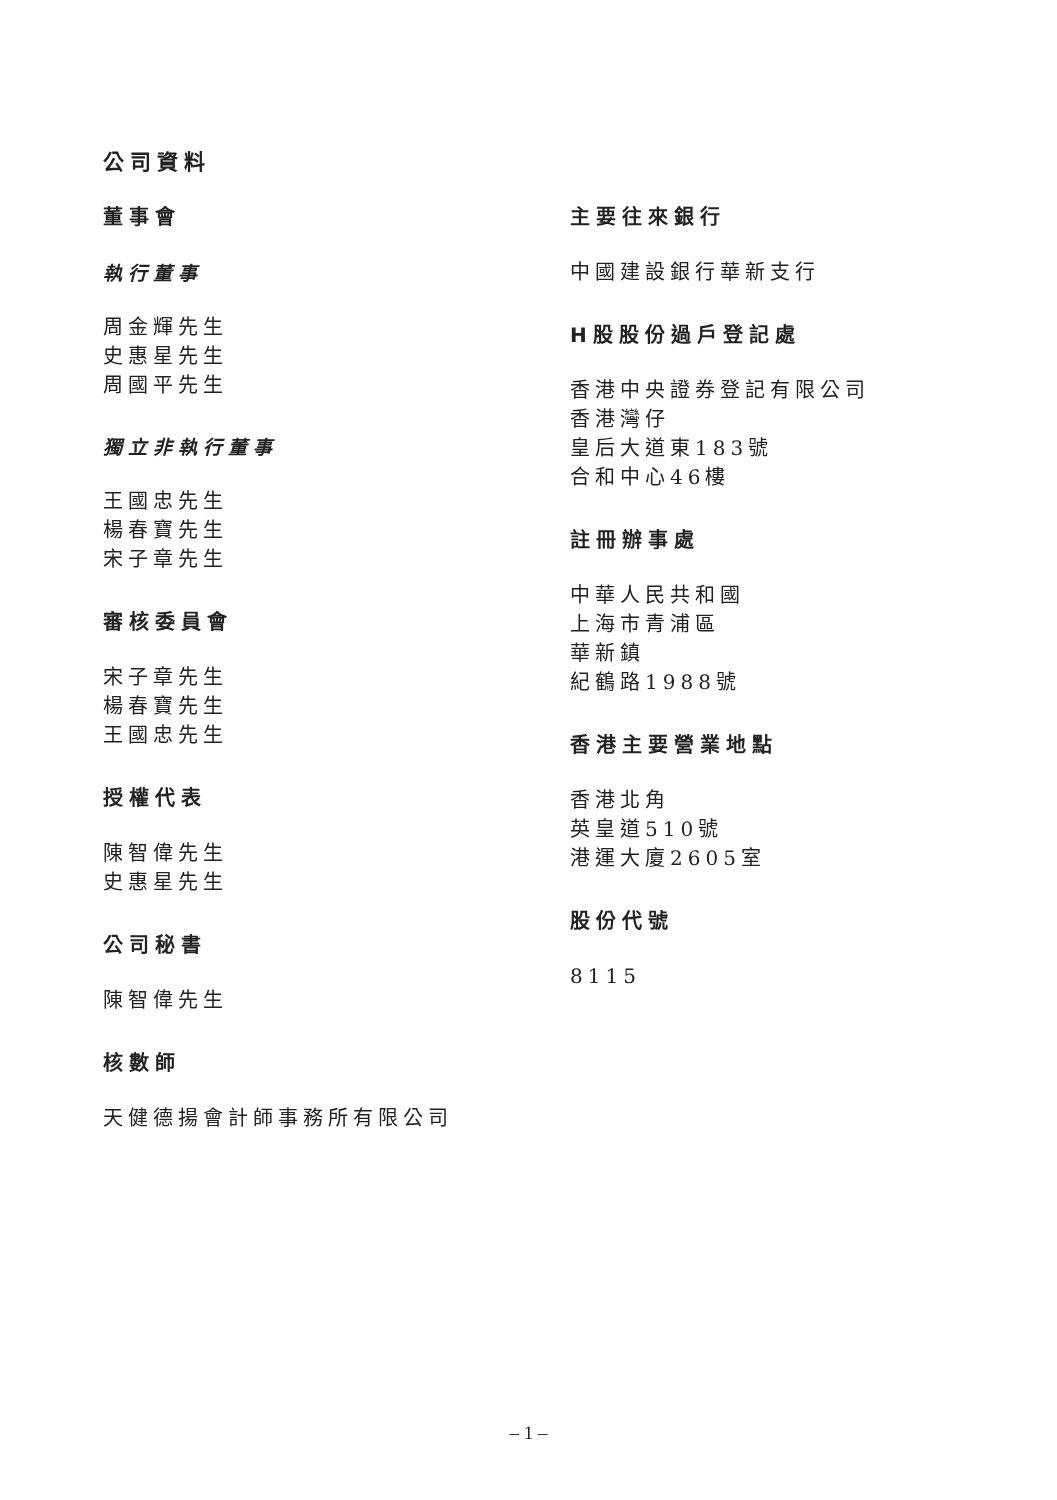公司資料
董事會
執行董事
周金輝先生
史惠星先生
周國平先生
獨立非執行董事
王國忠先生
楊春寶先生
宋子章先生
審核委員會
宋子章先生
楊春寶先生
王國忠先生
授權代表
陳智偉先生
史惠星先生
公司秘書
陳智偉先生
核數師
天健德揚會計師事務所有限公司
主要往來銀行
中國建設銀行華新支行
H股股份過戶登記處
香港中央證券登記有限公司
香港灣仔
皇后大道東183號
合和中心46樓
註冊辦事處
中華人民共和國
上海市青浦區
華新鎮
紀鶴路1988號
香港主要營業地點
香港北角
英皇道510號
港運大廈2605室
股份代號
8115
– 1 –